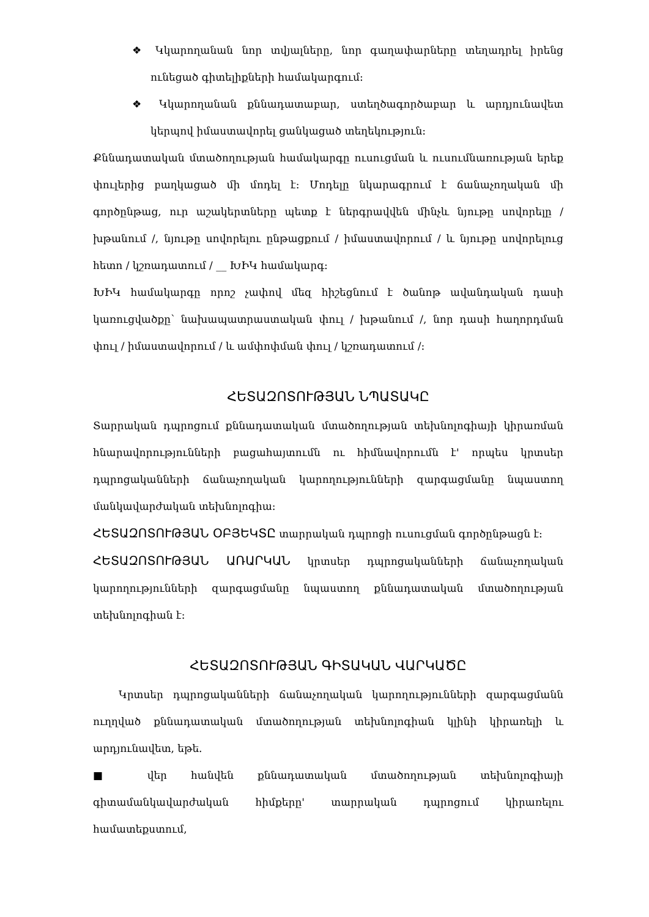❖ Կկարողանան նոր տվյալները, նոր գաղափարները տեղադրել իրենց ունեցած գիտելիքների համակարգում:
❖ Կկարողանան քննադատաբար, ստեղծագործաբար և արդյունավետ կերպով իմաստավորել ցանկացած տեղեկություն:
Քննադատական մտածողության համակարգը ուսուցման և ուսումնառության երեք փուլերից բաղկացած մի մոդել է: Մոդելը նկարագրում է ճանաչողական մի գործընթաց, ուր աշակերտները պետք է ներգրավվեն մինչև նյութը սովորելը / խթանում /, նյութը սովորելու ընթացքում / իմաստավորում / և նյութը սովորելուց հետո / կշռադատում / __ ԽԻԿ համակարգ:
ԽԻԿ համակարգը որոշ չափով մեզ հիշեցնում է ծանոթ ավանդական դասի կառուցվածքը՝ նախապատրաստական փուլ / խթանում /, նոր դասի հաղորդման փուլ / իմաստավորում / և ամփոփման փուլ / կշռադատում /:
ՀԵՏԱԶՈՏՈՒԹՅԱՆ ՆՊԱՏԱԿԸ
Տարրական դպրոցում քննադատական մտածողության տեխնոլոգիայի կիրառման հնարավորությունների բացահայտումն ու հիմնավորումն է' որպես կրտսեր դպրոցականների ճանաչողական կարողությունների զարգացմանը նպաստող մանկավարժական տեխնոլոգիա:
ՀԵՏԱԶՈՏՈՒԹՅԱՆ ՕԲՅԵԿՏԸ տարրական դպրոցի ուսուցման գործընթացն է:
ՀԵՏԱԶՈՏՈՒԹՅԱՆ ԱՌԱՐԿԱՆ կրտսեր դպրոցականների ճանաչողական կարողությունների զարգացմանը նպաստող քննադատական մտածողության տեխնոլոգիան է:
ՀԵՏԱԶՈՏՈՒԹՅԱՆ ԳԻՏԱԿԱՆ ՎԱՐԿԱԾԸ
Կրտսեր դպրոցականների ճանաչողական կարողությունների զարգացմանն ուղղված քննադատական մտածողության տեխնոլոգիան կլինի կիրառելի և արդյունավետ, եթե.
■ վեր հանվեն քննադատական մտածողության տեխնոլոգիայի գիտամանկավարժական հիմքերը' տարրական դպրոցում կիրառելու համատեքստում,